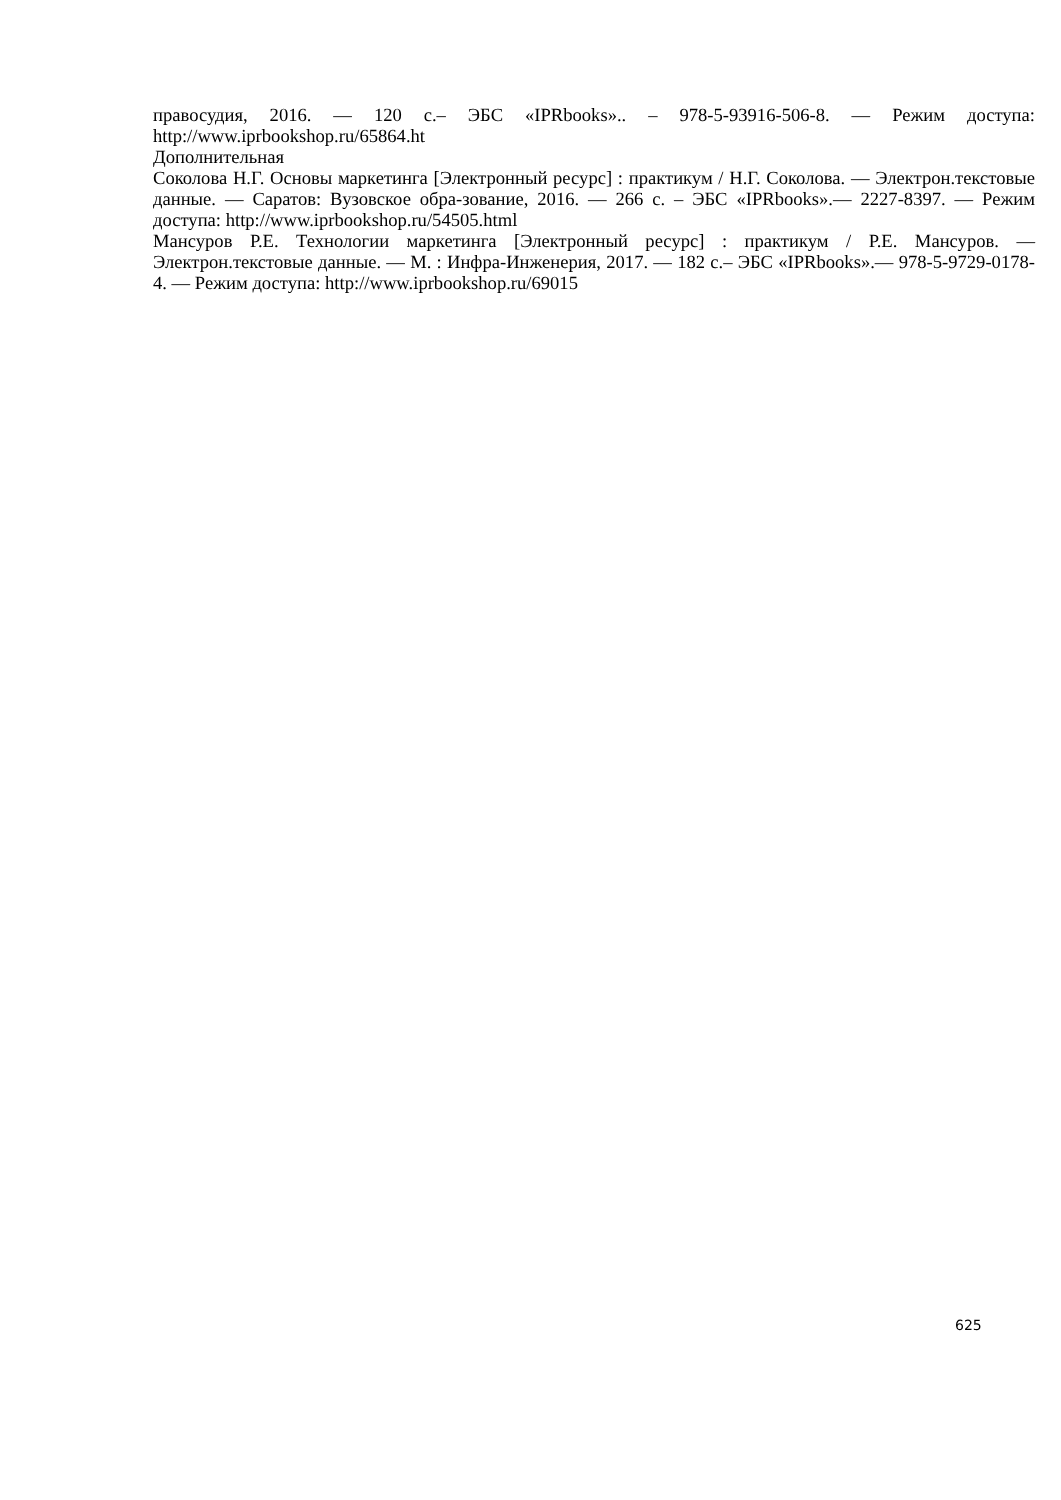правосудия, 2016. — 120 с.– ЭБС «IPRbooks».. – 978-5-93916-506-8. — Режим доступа: http://www.iprbookshop.ru/65864.ht
Дополнительная
Соколова Н.Г. Основы маркетинга [Электронный ресурс] : практикум / Н.Г. Соколова. — Электрон.текстовые данные. — Саратов: Вузовское обра-зование, 2016. — 266 с. – ЭБС «IPRbooks».— 2227-8397. — Режим доступа: http://www.iprbookshop.ru/54505.html
Мансуров Р.Е. Технологии маркетинга [Электронный ресурс] : практикум / Р.Е. Мансуров. — Электрон.текстовые данные. — М. : Инфра-Инженерия, 2017. — 182 с.– ЭБС «IPRbooks».— 978-5-9729-0178-4. — Режим доступа: http://www.iprbookshop.ru/69015
625